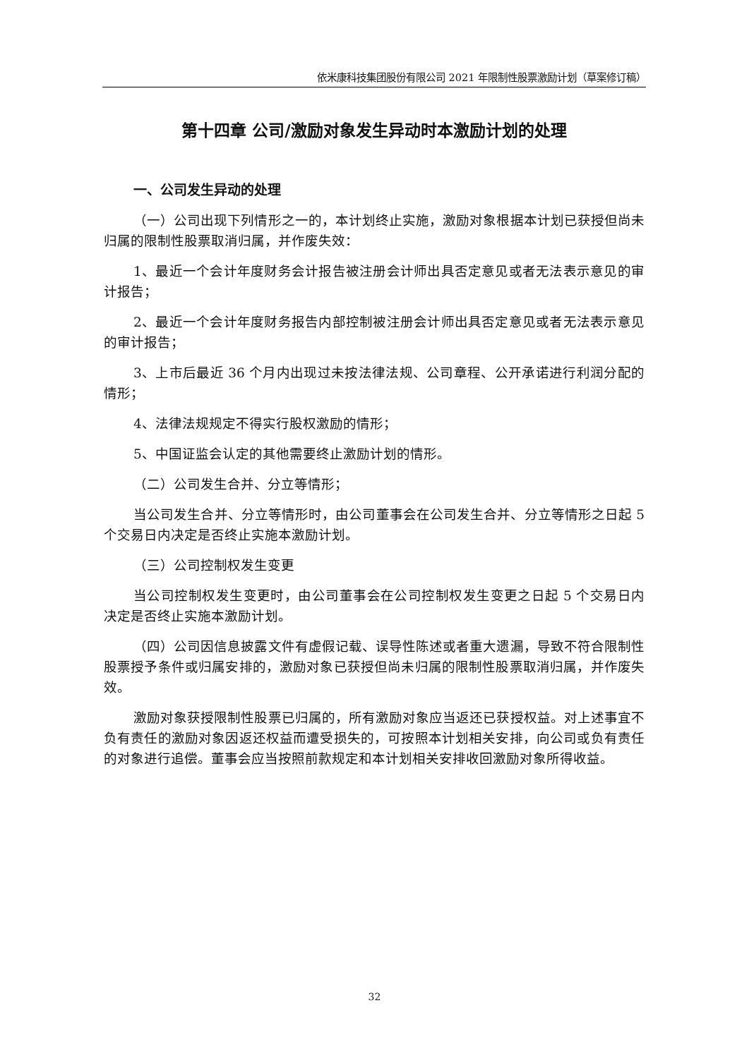依米康科技集团股份有限公司 2021 年限制性股票激励计划（草案修订稿）
第十四章 公司/激励对象发生异动时本激励计划的处理
一、公司发生异动的处理
（一）公司出现下列情形之一的，本计划终止实施，激励对象根据本计划已获授但尚未归属的限制性股票取消归属，并作废失效：
1、最近一个会计年度财务会计报告被注册会计师出具否定意见或者无法表示意见的审计报告；
2、最近一个会计年度财务报告内部控制被注册会计师出具否定意见或者无法表示意见的审计报告；
3、上市后最近 36 个月内出现过未按法律法规、公司章程、公开承诺进行利润分配的情形；
4、法律法规规定不得实行股权激励的情形；
5、中国证监会认定的其他需要终止激励计划的情形。
（二）公司发生合并、分立等情形；
当公司发生合并、分立等情形时，由公司董事会在公司发生合并、分立等情形之日起 5 个交易日内决定是否终止实施本激励计划。
（三）公司控制权发生变更
当公司控制权发生变更时，由公司董事会在公司控制权发生变更之日起 5 个交易日内决定是否终止实施本激励计划。
（四）公司因信息披露文件有虚假记载、误导性陈述或者重大遗漏，导致不符合限制性股票授予条件或归属安排的，激励对象已获授但尚未归属的限制性股票取消归属，并作废失效。
激励对象获授限制性股票已归属的，所有激励对象应当返还已获授权益。对上述事宜不负有责任的激励对象因返还权益而遭受损失的，可按照本计划相关安排，向公司或负有责任的对象进行追偿。董事会应当按照前款规定和本计划相关安排收回激励对象所得收益。
32